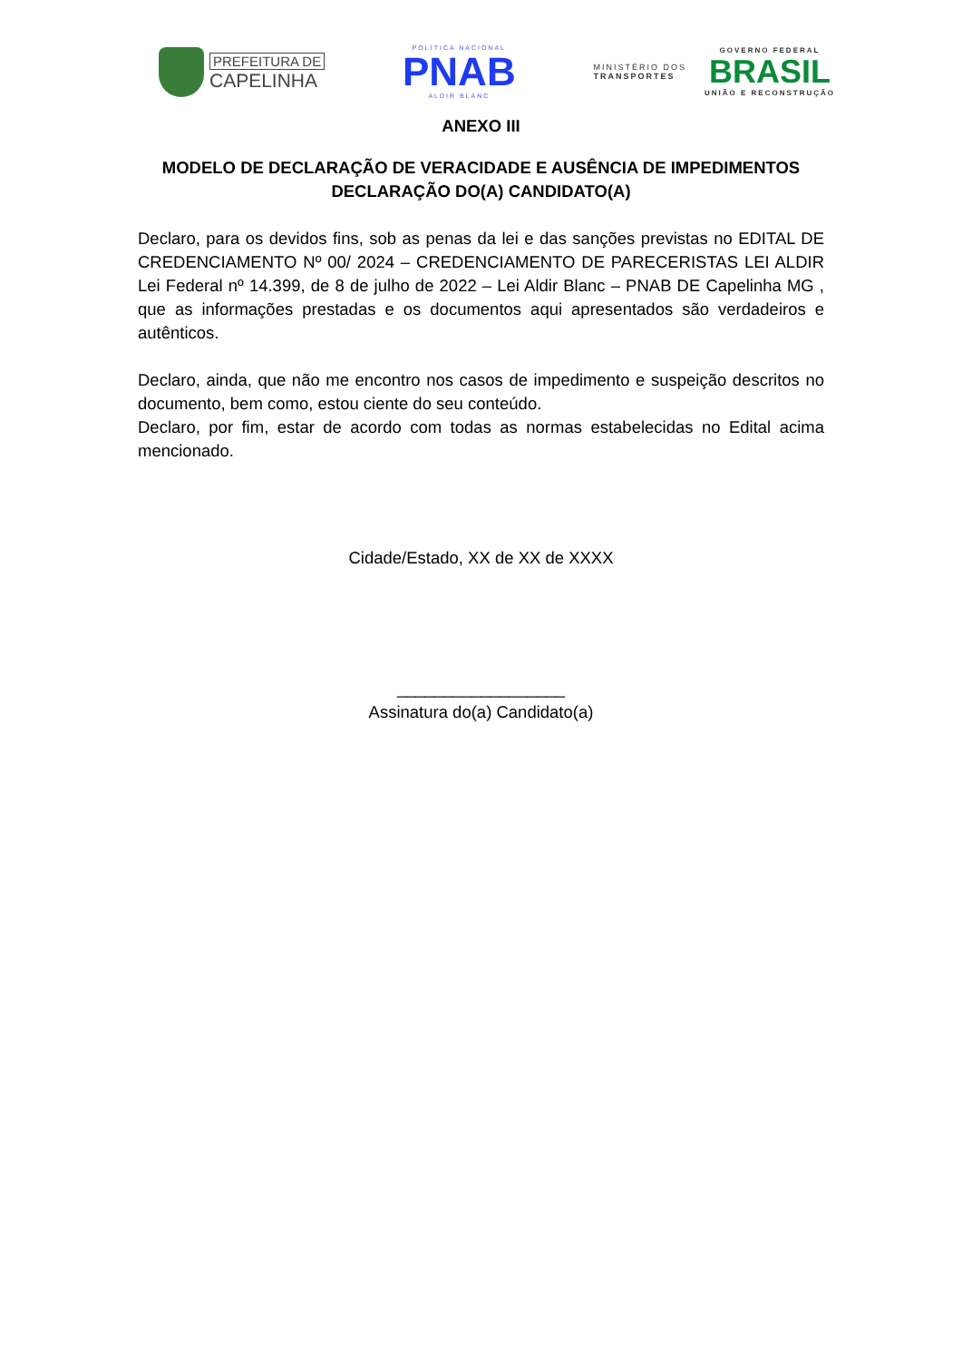PREFEITURA DE
CAPELINHA
POLÍTICA NACIONAL
PNAB
ALDIR BLANC
MINISTÉRIO DOS
TRANSPORTES
GOVERNO FEDERAL
BRASIL
UNIÃO E RECONSTRUÇÃO
ANEXO III
MODELO DE DECLARAÇÃO DE VERACIDADE E AUSÊNCIA DE IMPEDIMENTOS
DECLARAÇÃO DO(A) CANDIDATO(A)
Declaro, para os devidos fins, sob as penas da lei e das sanções previstas no EDITAL DE CREDENCIAMENTO Nº 00/ 2024 – CREDENCIAMENTO DE PARECERISTAS LEI ALDIR Lei Federal nº 14.399, de 8 de julho de 2022 – Lei Aldir Blanc – PNAB DE Capelinha MG , que as informações prestadas e os documentos aqui apresentados são verdadeiros e autênticos.
Declaro, ainda, que não me encontro nos casos de impedimento e suspeição descritos no documento, bem como, estou ciente do seu conteúdo.
Declaro, por fim, estar de acordo com todas as normas estabelecidas no Edital acima mencionado.
Cidade/Estado, XX de XX de XXXX
__________________
Assinatura do(a) Candidato(a)